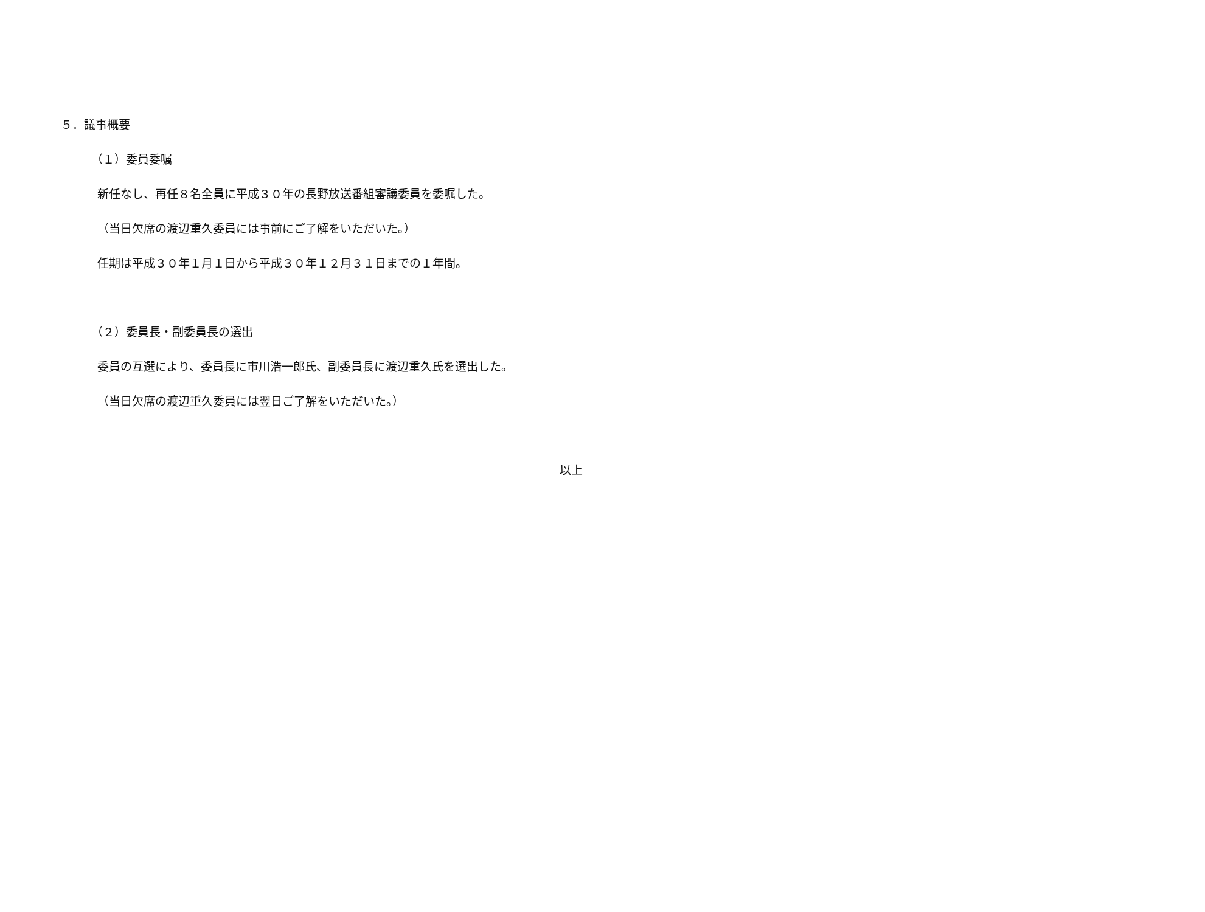５．議事概要
（１）委員委嘱
新任なし、再任８名全員に平成３０年の長野放送番組審議委員を委嘱した。
（当日欠席の渡辺重久委員には事前にご了解をいただいた。）
任期は平成３０年１月１日から平成３０年１２月３１日までの１年間。
（２）委員長・副委員長の選出
委員の互選により、委員長に市川浩一郎氏、副委員長に渡辺重久氏を選出した。
（当日欠席の渡辺重久委員には翌日ご了解をいただいた。）
以上